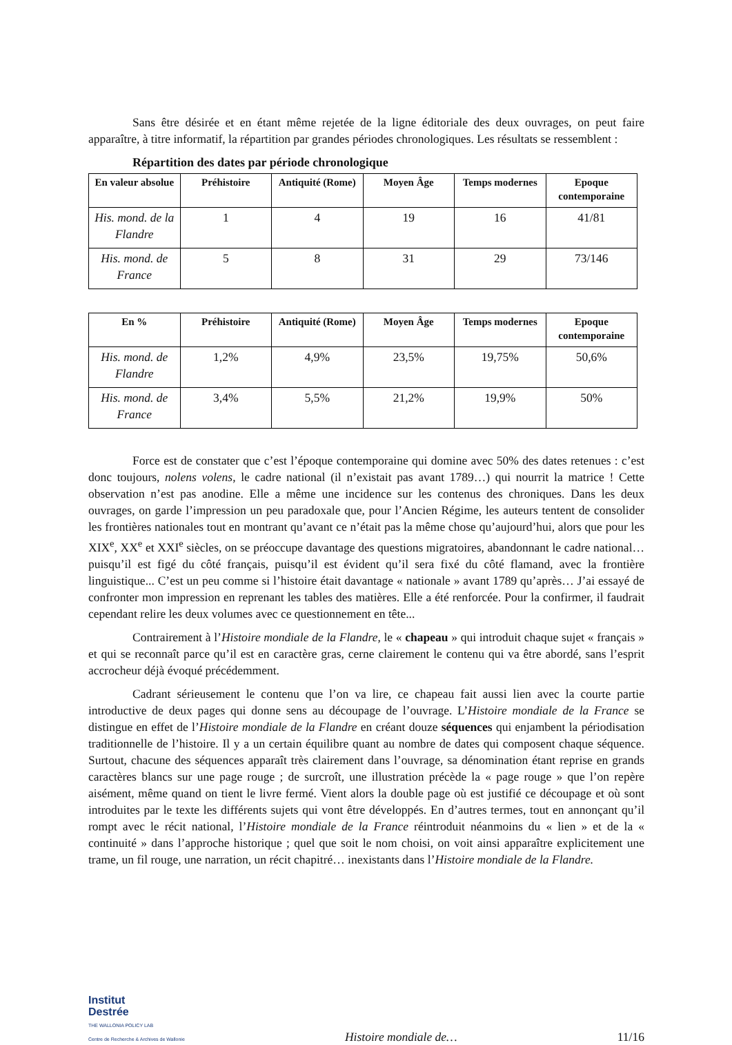Sans être désirée et en étant même rejetée de la ligne éditoriale des deux ouvrages, on peut faire apparaître, à titre informatif, la répartition par grandes périodes chronologiques. Les résultats se ressemblent :
Répartition des dates par période chronologique
| En valeur absolue | Préhistoire | Antiquité (Rome) | Moyen Âge | Temps modernes | Epoque contemporaine |
| --- | --- | --- | --- | --- | --- |
| His. mond. de la Flandre | 1 | 4 | 19 | 16 | 41/81 |
| His. mond. de France | 5 | 8 | 31 | 29 | 73/146 |
| En % | Préhistoire | Antiquité (Rome) | Moyen Âge | Temps modernes | Epoque contemporaine |
| --- | --- | --- | --- | --- | --- |
| His. mond. de Flandre | 1,2% | 4,9% | 23,5% | 19,75% | 50,6% |
| His. mond. de France | 3,4% | 5,5% | 21,2% | 19,9% | 50% |
Force est de constater que c’est l’époque contemporaine qui domine avec 50% des dates retenues : c’est donc toujours, nolens volens, le cadre national (il n’existait pas avant 1789…) qui nourrit la matrice ! Cette observation n’est pas anodine. Elle a même une incidence sur les contenus des chroniques. Dans les deux ouvrages, on garde l’impression un peu paradoxale que, pour l’Ancien Régime, les auteurs tentent de consolider les frontières nationales tout en montrant qu’avant ce n’était pas la même chose qu’aujourd’hui, alors que pour les XIX<sup>e</sup>, XX<sup>e</sup> et XXI<sup>e</sup> siècles, on se préoccupe davantage des questions migratoires, abandonnant le cadre national… puisqu’il est figé du côté français, puisqu’il est évident qu’il sera fixé du côté flamand, avec la frontière linguistique... C’est un peu comme si l’histoire était davantage « nationale » avant 1789 qu’après… J’ai essayé de confronter mon impression en reprenant les tables des matières. Elle a été renforcée. Pour la confirmer, il faudrait cependant relire les deux volumes avec ce questionnement en tête...
Contrairement à l’Histoire mondiale de la Flandre, le « chapeau » qui introduit chaque sujet « français » et qui se reconnaît parce qu’il est en caractère gras, cerne clairement le contenu qui va être abordé, sans l’esprit accrocheur déjà évoqué précédemment.
Cadrant sérieusement le contenu que l’on va lire, ce chapeau fait aussi lien avec la courte partie introductive de deux pages qui donne sens au découpage de l’ouvrage. L’Histoire mondiale de la France se distingue en effet de l’Histoire mondiale de la Flandre en créant douze séquences qui enjambent la périodisation traditionnelle de l’histoire. Il y a un certain équilibre quant au nombre de dates qui composent chaque séquence. Surtout, chacune des séquences apparaît très clairement dans l’ouvrage, sa dénomination étant reprise en grands caractères blancs sur une page rouge ; de surcroît, une illustration précède la « page rouge » que l’on repère aisément, même quand on tient le livre fermé. Vient alors la double page où est justifié ce découpage et où sont introduites par le texte les différents sujets qui vont être développés. En d’autres termes, tout en annonçant qu’il rompt avec le récit national, l’Histoire mondiale de la France réintroduit néanmoins du « lien » et de la « continuité » dans l’approche historique ; quel que soit le nom choisi, on voit ainsi apparaître explicitement une trame, un fil rouge, une narration, un récit chapitré… inexistants dans l’Histoire mondiale de la Flandre.
Institut
Destrée
THE WALLONIA POLICY LAB
Centre de Recherche & Archives de Wallonie
Histoire mondiale de…
11/16